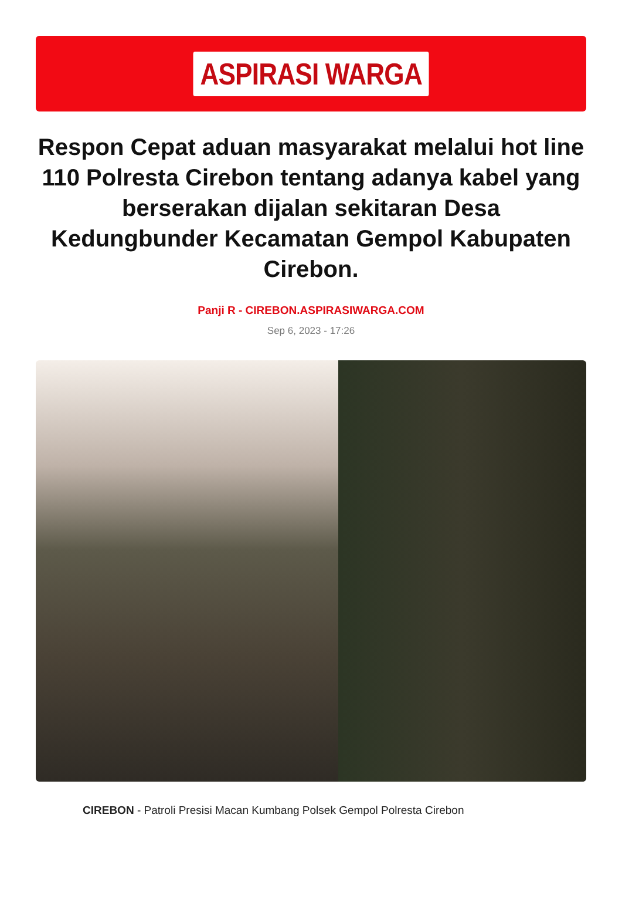ASPIRASI WARGA
Respon Cepat aduan masyarakat melalui hot line 110 Polresta Cirebon tentang adanya kabel yang berserakan dijalan sekitaran Desa Kedungbunder Kecamatan Gempol Kabupaten Cirebon.
Panji R - CIREBON.ASPIRASIWARGA.COM
Sep 6, 2023 - 17:26
CIREBON - Patroli Presisi Macan Kumbang Polsek Gempol Polresta Cirebon